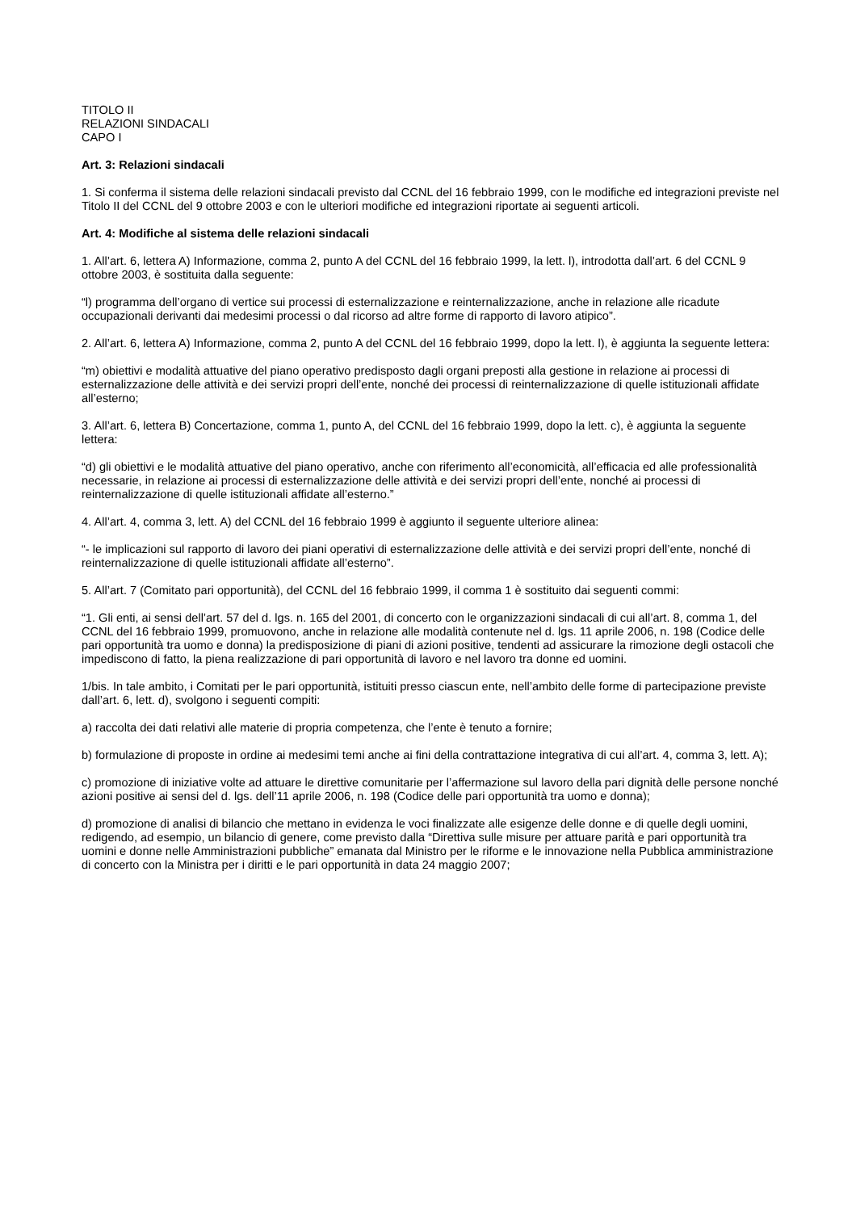TITOLO II
RELAZIONI SINDACALI
CAPO I
Art. 3: Relazioni sindacali
1. Si conferma il sistema delle relazioni sindacali previsto dal CCNL del 16 febbraio 1999, con le modifiche ed integrazioni previste nel Titolo II del CCNL del 9 ottobre 2003 e con le ulteriori modifiche ed integrazioni riportate ai seguenti articoli.
Art. 4: Modifiche al sistema delle relazioni sindacali
1. All’art. 6, lettera A) Informazione, comma 2, punto A del CCNL del 16 febbraio 1999, la lett. l), introdotta dall’art. 6 del CCNL 9 ottobre 2003, è sostituita dalla seguente:
“l) programma dell’organo di vertice sui processi di esternalizzazione e reinternalizzazione, anche in relazione alle ricadute occupazionali derivanti dai medesimi processi o dal ricorso ad altre forme di rapporto di lavoro atipico”.
2. All’art. 6, lettera A) Informazione, comma 2, punto A del CCNL del 16 febbraio 1999, dopo la lett. l), è aggiunta la seguente lettera:
“m) obiettivi e modalità attuative del piano operativo predisposto dagli organi preposti alla gestione in relazione ai processi di esternalizzazione delle attività e dei servizi propri dell’ente, nonché dei processi di reinternalizzazione di quelle istituzionali affidate all’esterno;
3. All’art. 6, lettera B) Concertazione, comma 1, punto A, del CCNL del 16 febbraio 1999, dopo la lett. c), è aggiunta la seguente lettera:
“d) gli obiettivi e le modalità attuative del piano operativo, anche con riferimento all’economicità, all’efficacia ed alle professionalità necessarie, in relazione ai processi di esternalizzazione delle attività e dei servizi propri dell’ente, nonché ai processi di reinternalizzazione di quelle istituzionali affidate all’esterno.”
4. All’art. 4, comma 3, lett. A) del CCNL del 16 febbraio 1999 è aggiunto il seguente ulteriore alinea:
“- le implicazioni sul rapporto di lavoro dei piani operativi di esternalizzazione delle attività e dei servizi propri dell’ente, nonché di reinternalizzazione di quelle istituzionali affidate all’esterno”.
5. All’art. 7 (Comitato pari opportunità), del CCNL del 16 febbraio 1999, il comma 1 è sostituito dai seguenti commi:
“1. Gli enti, ai sensi dell’art. 57 del d. lgs. n. 165 del 2001, di concerto con le organizzazioni sindacali di cui all’art. 8, comma 1, del CCNL del 16 febbraio 1999, promuovono, anche in relazione alle modalità contenute nel d. lgs. 11 aprile 2006, n. 198 (Codice delle pari opportunità tra uomo e donna) la predisposizione di piani di azioni positive, tendenti ad assicurare la rimozione degli ostacoli che impediscono di fatto, la piena realizzazione di pari opportunità di lavoro e nel lavoro tra donne ed uomini.
1/bis. In tale ambito, i Comitati per le pari opportunità, istituiti presso ciascun ente, nell’ambito delle forme di partecipazione previste dall’art. 6, lett. d), svolgono i seguenti compiti:
a) raccolta dei dati relativi alle materie di propria competenza, che l’ente è tenuto a fornire;
b) formulazione di proposte in ordine ai medesimi temi anche ai fini della contrattazione integrativa di cui all’art. 4, comma 3, lett. A);
c) promozione di iniziative volte ad attuare le direttive comunitarie per l’affermazione sul lavoro della pari dignità delle persone nonché azioni positive ai sensi del d. lgs. dell’11 aprile 2006, n. 198 (Codice delle pari opportunità tra uomo e donna);
d) promozione di analisi di bilancio che mettano in evidenza le voci finalizzate alle esigenze delle donne e di quelle degli uomini, redigendo, ad esempio, un bilancio di genere, come previsto dalla “Direttiva sulle misure per attuare parità e pari opportunità tra uomini e donne nelle Amministrazioni pubbliche” emanata dal Ministro per le riforme e le innovazione nella Pubblica amministrazione di concerto con la Ministra per i diritti e le pari opportunità in data 24 maggio 2007;